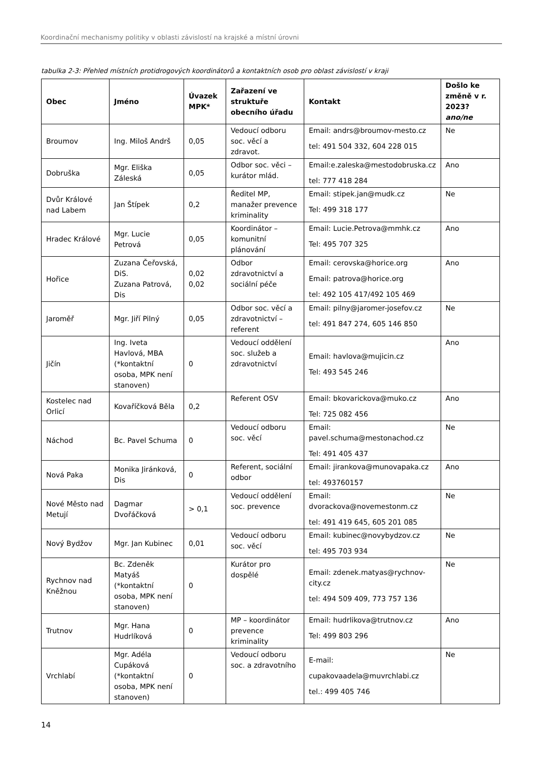Koordinační mechanismy politiky v oblasti závislostí na krajské a místní úrovni
tabulka 2-3: Přehled místních protidrogových koordinátorů a kontaktních osob pro oblast závislostí v kraji
| Obec | Jméno | Úvazek MPK* | Zařazení ve struktuře obecního úřadu | Kontakt | Došlo ke změně v r. 2023? ano/ne |
| --- | --- | --- | --- | --- | --- |
| Broumov | Ing. Miloš Andrš | 0,05 | Vedoucí odboru soc. věcí a zdravot. | Email: andrs@broumov-mesto.cz tel: 491 504 332, 604 228 015 | Ne |
| Dobruška | Mgr. Eliška Záleská | 0,05 | Odbor soc. věci – kurátor mlád. | Email:e.zaleska@mestodobruska.cz tel: 777 418 284 | Ano |
| Dvůr Králové nad Labem | Jan Štípek | 0,2 | Ředitel MP, manažer prevence kriminality | Email: stipek.jan@mudk.cz Tel: 499 318 177 | Ne |
| Hradec Králové | Mgr. Lucie Petrová | 0,05 | Koordinátor – komunitní plánování | Email: Lucie.Petrova@mmhk.cz Tel: 495 707 325 | Ano |
| Hořice | Zuzana Čeřovská, DiS. Zuzana Patrová, Dis | 0,02 0,02 | Odbor zdravotnictví a sociální péče | Email: cerovska@horice.org Email: patrova@horice.org tel: 492 105 417/492 105 469 | Ano |
| Jaroměř | Mgr. Jiří Pilný | 0,05 | Odbor soc. věcí a zdravotnictví – referent | Email: pilny@jaromer-josefov.cz tel: 491 847 274, 605 146 850 | Ne |
| Jičín | Ing. Iveta Havlová, MBA (*kontaktní osoba, MPK není stanoven) | 0 | Vedoucí oddělení soc. služeb a zdravotnictví | Email: havlova@mujicin.cz Tel: 493 545 246 | Ano |
| Kostelec nad Orlicí | Kovaříčková Běla | 0,2 | Referent OSV | Email: bkovarickova@muko.cz Tel: 725 082 456 | Ano |
| Náchod | Bc. Pavel Schuma | 0 | Vedoucí odboru soc. věcí | Email: pavel.schuma@mestonachod.cz Tel: 491 405 437 | Ne |
| Nová Paka | Monika Jiránková, Dis | 0 | Referent, sociální odbor | Email: jirankova@munovapaka.cz tel: 493760157 | Ano |
| Nové Město nad Metují | Dagmar Dvořáčková | > 0,1 | Vedoucí oddělení soc. prevence | Email: dvorackova@novemestonm.cz tel: 491 419 645, 605 201 085 | Ne |
| Nový Bydžov | Mgr. Jan Kubinec | 0,01 | Vedoucí odboru soc. věcí | Email: kubinec@novybydzov.cz tel: 495 703 934 | Ne |
| Rychnov nad Kněžnou | Bc. Zdeněk Matyáš (*kontaktní osoba, MPK není stanoven) | 0 | Kurátor pro dospělé | Email: zdenek.matyas@rychnov-city.cz tel: 494 509 409, 773 757 136 | Ne |
| Trutnov | Mgr. Hana Hudrlíková | 0 | MP – koordinátor prevence kriminality | Email: hudrlikova@trutnov.cz Tel: 499 803 296 | Ano |
| Vrchlabí | Mgr. Adéla Cupáková (*kontaktní osoba, MPK není stanoven) | 0 | Vedoucí odboru soc. a zdravotního | E-mail: cupakovaadela@muvrchlabi.cz tel.: 499 405 746 | Ne |
14